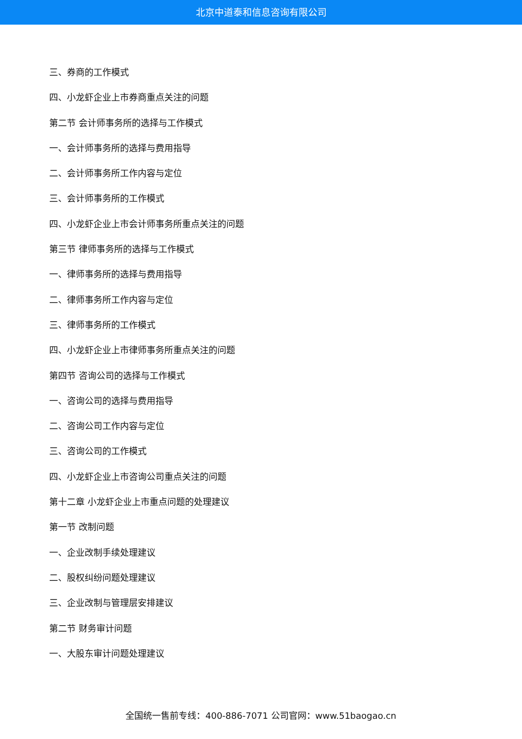北京中道泰和信息咨询有限公司
三、券商的工作模式
四、小龙虾企业上市券商重点关注的问题
第二节 会计师事务所的选择与工作模式
一、会计师事务所的选择与费用指导
二、会计师事务所工作内容与定位
三、会计师事务所的工作模式
四、小龙虾企业上市会计师事务所重点关注的问题
第三节 律师事务所的选择与工作模式
一、律师事务所的选择与费用指导
二、律师事务所工作内容与定位
三、律师事务所的工作模式
四、小龙虾企业上市律师事务所重点关注的问题
第四节 咨询公司的选择与工作模式
一、咨询公司的选择与费用指导
二、咨询公司工作内容与定位
三、咨询公司的工作模式
四、小龙虾企业上市咨询公司重点关注的问题
第十二章 小龙虾企业上市重点问题的处理建议
第一节 改制问题
一、企业改制手续处理建议
二、股权纠纷问题处理建议
三、企业改制与管理层安排建议
第二节 财务审计问题
一、大股东审计问题处理建议
全国统一售前专线：400-886-7071 公司官网：www.51baogao.cn